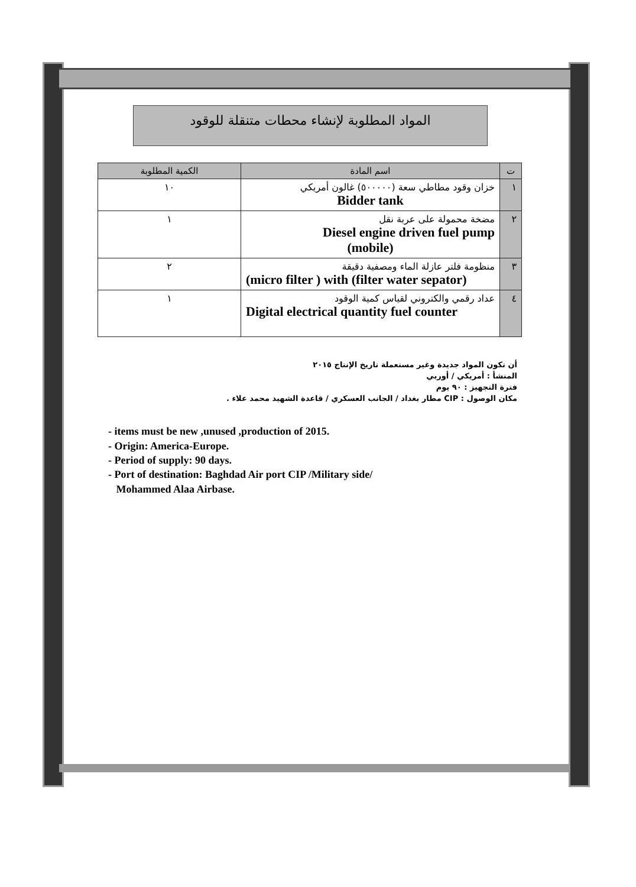المواد المطلوبة لإنشاء محطات متنقلة للوقود
| ت | اسم المادة | الكمية المطلوبة |
| --- | --- | --- |
| ١ | خزان وقود مطاطي سعة (٥٠٠٠٠٠) غالون أمريكي Bidder tank | ١٠ |
| ٢ | مضخة محمولة على عربة نقل Diesel engine driven fuel pump (mobile) | ١ |
| ٣ | منظومة فلتر عازلة الماء ومصفية دقيقة (micro filter ) with (filter water sepator) | ٢ |
| ٤ | عداد رقمي والكتروني لقياس كمية الوقود Digital electrical quantity fuel counter | ١ |
أن تكون المواد جديدة وغير مستعملة تاريخ الإنتاج ٢٠١٥
المنشأ : أمريكي / أوربي
فترة التجهيز : ٩٠ يوم
مكان الوصول : CIP مطار بغداد / الجانب العسكري / قاعدة الشهيد محمد علاء .
- items must be new ,unused ,production of 2015.
- Origin: America-Europe.
- Period of supply: 90 days.
- Port of destination: Baghdad Air port CIP /Military side/
Mohammed Alaa Airbase.